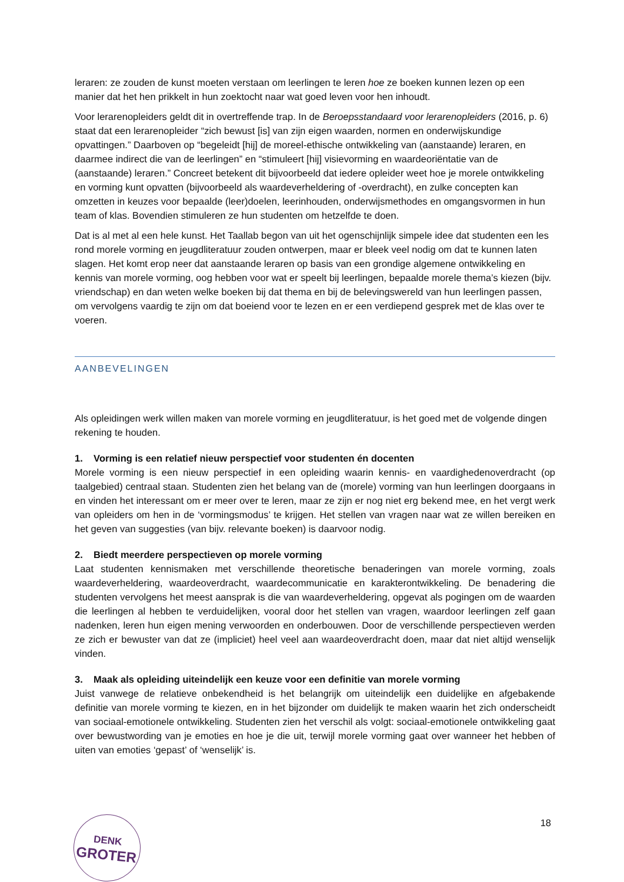leraren: ze zouden de kunst moeten verstaan om leerlingen te leren hoe ze boeken kunnen lezen op een manier dat het hen prikkelt in hun zoektocht naar wat goed leven voor hen inhoudt.
Voor lerarenopleiders geldt dit in overtreffende trap. In de Beroepsstandaard voor lerarenopleiders (2016, p. 6) staat dat een lerarenopleider “zich bewust [is] van zijn eigen waarden, normen en onderwijskundige opvattingen.” Daarboven op “begeleidt [hij] de moreel-ethische ontwikkeling van (aanstaande) leraren, en daarmee indirect die van de leerlingen” en “stimuleert [hij] visievorming en waardeoriëntatie van de (aanstaande) leraren.” Concreet betekent dit bijvoorbeeld dat iedere opleider weet hoe je morele ontwikkeling en vorming kunt opvatten (bijvoorbeeld als waardeverheldering of -overdracht), en zulke concepten kan omzetten in keuzes voor bepaalde (leer)doelen, leerinhouden, onderwijsmethodes en omgangsvormen in hun team of klas. Bovendien stimuleren ze hun studenten om hetzelfde te doen.
Dat is al met al een hele kunst. Het Taallab begon van uit het ogenschijnlijk simpele idee dat studenten een les rond morele vorming en jeugdliteratuur zouden ontwerpen, maar er bleek veel nodig om dat te kunnen laten slagen. Het komt erop neer dat aanstaande leraren op basis van een grondige algemene ontwikkeling en kennis van morele vorming, oog hebben voor wat er speelt bij leerlingen, bepaalde morele thema’s kiezen (bijv. vriendschap) en dan weten welke boeken bij dat thema en bij de belevingswereld van hun leerlingen passen, om vervolgens vaardig te zijn om dat boeiend voor te lezen en er een verdiepend gesprek met de klas over te voeren.
AANBEVELINGEN
Als opleidingen werk willen maken van morele vorming en jeugdliteratuur, is het goed met de volgende dingen rekening te houden.
1. Vorming is een relatief nieuw perspectief voor studenten én docenten
Morele vorming is een nieuw perspectief in een opleiding waarin kennis- en vaardighedenoverdracht (op taalgebied) centraal staan. Studenten zien het belang van de (morele) vorming van hun leerlingen doorgaans in en vinden het interessant om er meer over te leren, maar ze zijn er nog niet erg bekend mee, en het vergt werk van opleiders om hen in de ‘vormingsmodus’ te krijgen. Het stellen van vragen naar wat ze willen bereiken en het geven van suggesties (van bijv. relevante boeken) is daarvoor nodig.
2. Biedt meerdere perspectieven op morele vorming
Laat studenten kennismaken met verschillende theoretische benaderingen van morele vorming, zoals waardeverheldering, waardeoverdracht, waardecommunicatie en karakterontwikkeling. De benadering die studenten vervolgens het meest aansprak is die van waardeverheldering, opgevat als pogingen om de waarden die leerlingen al hebben te verduidelijken, vooral door het stellen van vragen, waardoor leerlingen zelf gaan nadenken, leren hun eigen mening verwoorden en onderbouwen. Door de verschillende perspectieven werden ze zich er bewuster van dat ze (impliciet) heel veel aan waardeoverdracht doen, maar dat niet altijd wenselijk vinden.
3. Maak als opleiding uiteindelijk een keuze voor een definitie van morele vorming
Juist vanwege de relatieve onbekendheid is het belangrijk om uiteindelijk een duidelijke en afgebakende definitie van morele vorming te kiezen, en in het bijzonder om duidelijk te maken waarin het zich onderscheidt van sociaal-emotionele ontwikkeling. Studenten zien het verschil als volgt: sociaal-emotionele ontwikkeling gaat over bewustwording van je emoties en hoe je die uit, terwijl morele vorming gaat over wanneer het hebben of uiten van emoties ‘gepast’ of ‘wenselijk’ is.
DENK
GROTER
18